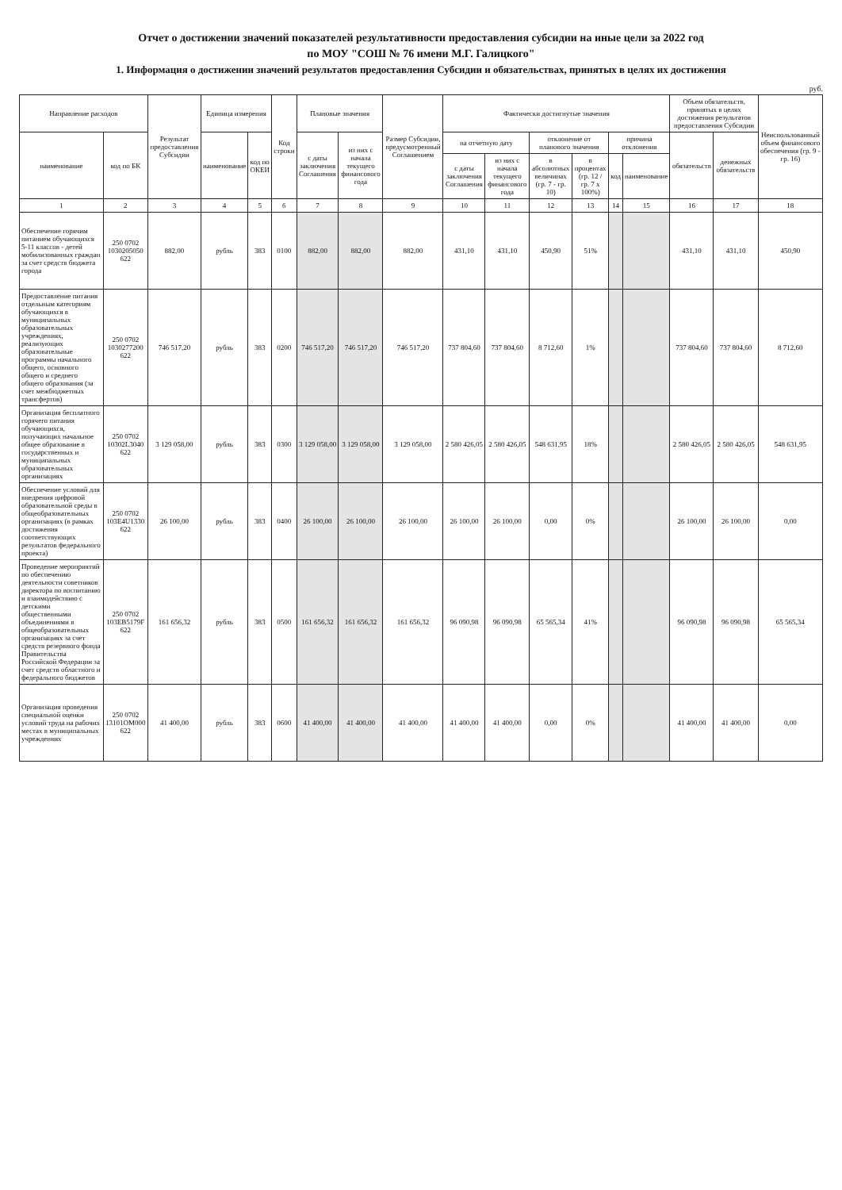Отчет о достижении значений показателей результативности предоставления субсидии на иные цели за 2022 год
по МОУ "СОШ № 76 имени М.Г. Галицкого"
1. Информация о достижении значений результатов предоставления Субсидии и обязательствах, принятых в целях их достижения
руб.
| Направление расходов | | Результат предоставления Субсидии | Единица измерения | | Код строки | Плановые значения | | Размер Субсидии, предусмотренный Соглашением | Фактически достигнутые значения | | | | | | Объем обязательств, принятых в целях достижения результатов предоставления Субсидии | | Неиспользованный объем финансового обеспечения (гр. 9 - гр. 16) |
| --- | --- | --- | --- | --- | --- | --- | --- | --- | --- | --- | --- | --- | --- | --- | --- | --- | --- |
| наименование | код по БК | | наименование | код по ОКЕИ | | с даты заключения Соглашения | из них с начала текущего финансового года | | на отчетную дату | | отклонение от планового значения | | причина отклонения | | обязательств | денежных обязательств | |
| | | | | | | | | | с даты заключения Соглашения | из них с начала текущего финансового года | в абсолютных величинах (гр. 7 - гр. 10) | в процентах (гр. 12 / гр. 7 х 100%) | код | наименование | | | |
| 1 | 2 | 3 | 4 | 5 | 6 | 7 | 8 | 9 | 10 | 11 | 12 | 13 | 14 | 15 | 16 | 17 | 18 |
| Обеспечение горячим питанием обучающихся 5-11 классов - детей мобилизованных граждан за счет средств бюджета города | 250 0702 1030205050 622 | 882,00 | рубль | 383 | 0100 | 882,00 | 882,00 | 882,00 | 431,10 | 431,10 | 450,90 | 51% | | | 431,10 | 431,10 | 450,90 |
| Предоставление питания отдельным категориям обучающихся в муниципальных образовательных учреждениях, реализующих образовательные программы начального общего, основного общего и среднего общего образования (за счет межбюджетных трансфертов) | 250 0702 1030277200 622 | 746 517,20 | рубль | 383 | 0200 | 746 517,20 | 746 517,20 | 746 517,20 | 737 804,60 | 737 804,60 | 8 712,60 | 1% | | | 737 804,60 | 737 804,60 | 8 712,60 |
| Организация бесплатного горячего питания обучающихся, получающих начальное общее образование в государственных и муниципальных образовательных организациях | 250 0702 10302L3040 622 | 3 129 058,00 | рубль | 383 | 0300 | 3 129 058,00 | 3 129 058,00 | 3 129 058,00 | 2 580 426,05 | 2 580 426,05 | 548 631,95 | 18% | | | 2 580 426,05 | 2 580 426,05 | 548 631,95 |
| Обеспечение условий для внедрения цифровой образовательной среды в общеобразовательных организациях (в рамках достижения соответствующих результатов федерального проекта) | 250 0702 103E4U1330 622 | 26 100,00 | рубль | 383 | 0400 | 26 100,00 | 26 100,00 | 26 100,00 | 26 100,00 | 26 100,00 | 0,00 | 0% | | | 26 100,00 | 26 100,00 | 0,00 |
| Проведение мероприятий по обеспечению деятельности советников директора по воспитанию и взаимодействию с детскими общественными объединениями в общеобразовательных организациях за счет средств резервного фонда Правительства Российской Федерации за счет средств областного и федерального бюджетов | 250 0702 103EB5179F 622 | 161 656,32 | рубль | 383 | 0500 | 161 656,32 | 161 656,32 | 161 656,32 | 96 090,98 | 96 090,98 | 65 565,34 | 41% | | | 96 090,98 | 96 090,98 | 65 565,34 |
| Организация проведения специальной оценки условий труда на рабочих местах в муниципальных учреждениях | 250 0702 13101OM000 622 | 41 400,00 | рубль | 383 | 0600 | 41 400,00 | 41 400,00 | 41 400,00 | 41 400,00 | 41 400,00 | 0,00 | 0% | | | 41 400,00 | 41 400,00 | 0,00 |